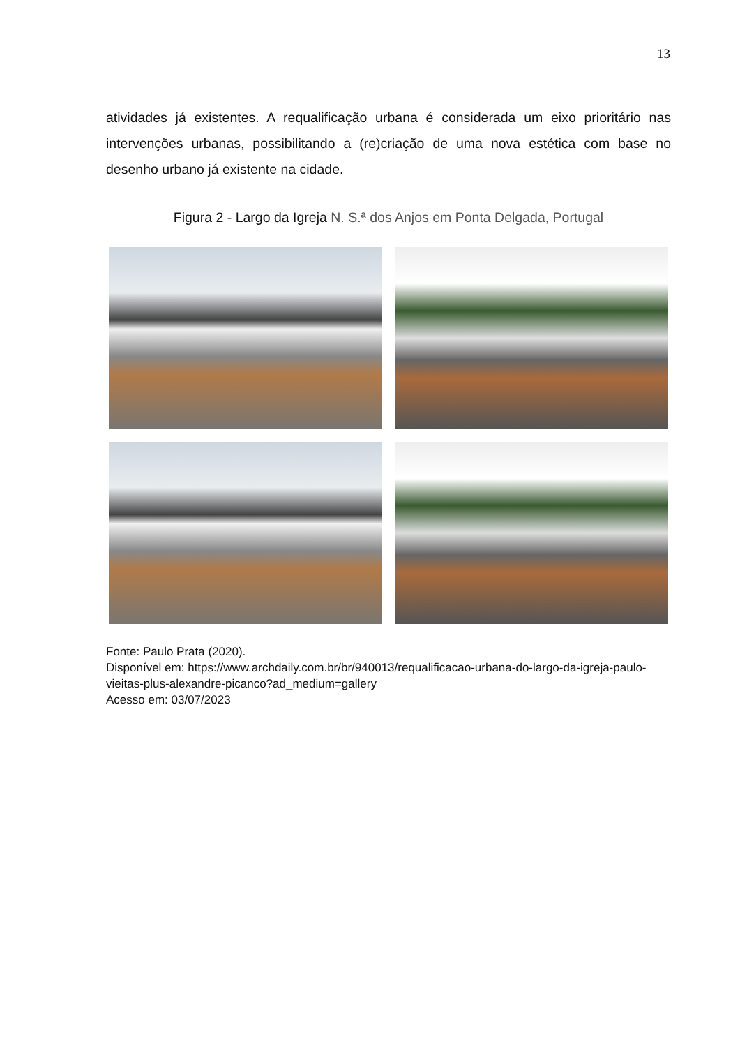13
atividades já existentes. A requalificação urbana é considerada um eixo prioritário nas intervenções urbanas, possibilitando a (re)criação de uma nova estética com base no desenho urbano já existente na cidade.
Figura 2 - Largo da Igreja N. S.ª dos Anjos em Ponta Delgada, Portugal
Fonte: Paulo Prata (2020).
Disponível em: https://www.archdaily.com.br/br/940013/requalificacao-urbana-do-largo-da-igreja-paulo-vieitas-plus-alexandre-picanco?ad_medium=gallery
Acesso em: 03/07/2023